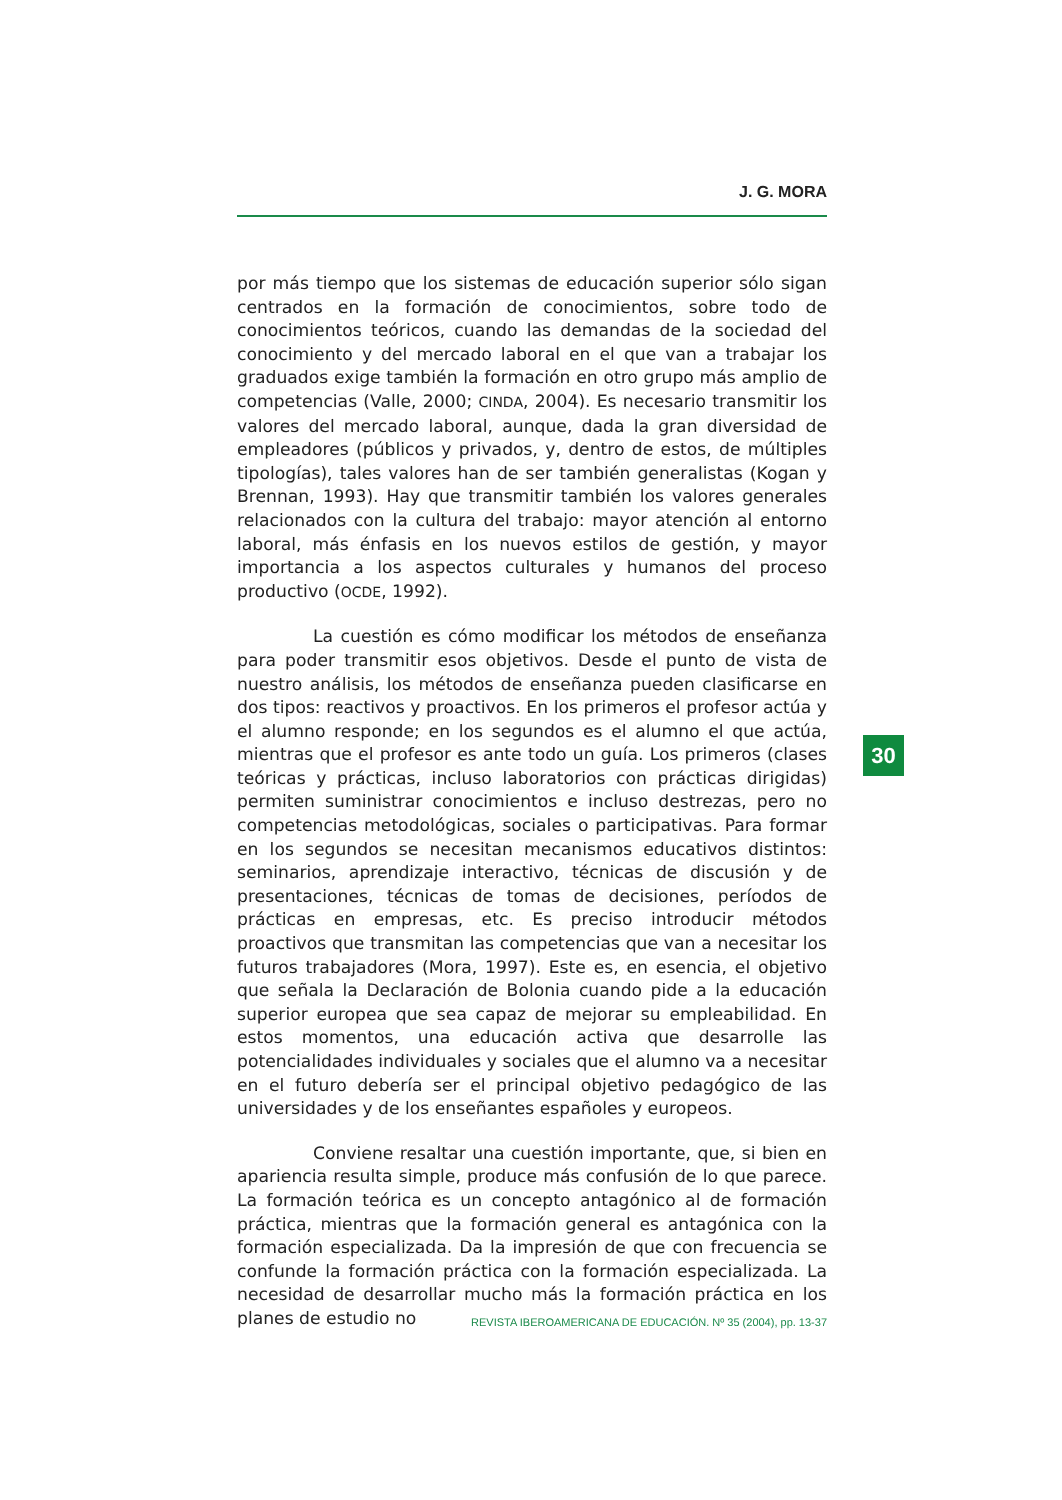J. G. MORA
por más tiempo que los sistemas de educación superior sólo sigan centrados en la formación de conocimientos, sobre todo de conocimientos teóricos, cuando las demandas de la sociedad del conocimiento y del mercado laboral en el que van a trabajar los graduados exige también la formación en otro grupo más amplio de competencias (Valle, 2000; CINDA, 2004). Es necesario transmitir los valores del mercado laboral, aunque, dada la gran diversidad de empleadores (públicos y privados, y, dentro de estos, de múltiples tipologías), tales valores han de ser también generalistas (Kogan y Brennan, 1993). Hay que transmitir también los valores generales relacionados con la cultura del trabajo: mayor atención al entorno laboral, más énfasis en los nuevos estilos de gestión, y mayor importancia a los aspectos culturales y humanos del proceso productivo (OCDE, 1992).
La cuestión es cómo modificar los métodos de enseñanza para poder transmitir esos objetivos. Desde el punto de vista de nuestro análisis, los métodos de enseñanza pueden clasificarse en dos tipos: reactivos y proactivos. En los primeros el profesor actúa y el alumno responde; en los segundos es el alumno el que actúa, mientras que el profesor es ante todo un guía. Los primeros (clases teóricas y prácticas, incluso laboratorios con prácticas dirigidas) permiten suministrar conocimientos e incluso destrezas, pero no competencias metodológicas, sociales o participativas. Para formar en los segundos se necesitan mecanismos educativos distintos: seminarios, aprendizaje interactivo, técnicas de discusión y de presentaciones, técnicas de tomas de decisiones, períodos de prácticas en empresas, etc. Es preciso introducir métodos proactivos que transmitan las competencias que van a necesitar los futuros trabajadores (Mora, 1997). Este es, en esencia, el objetivo que señala la Declaración de Bolonia cuando pide a la educación superior europea que sea capaz de mejorar su empleabilidad. En estos momentos, una educación activa que desarrolle las potencialidades individuales y sociales que el alumno va a necesitar en el futuro debería ser el principal objetivo pedagógico de las universidades y de los enseñantes españoles y europeos.
Conviene resaltar una cuestión importante, que, si bien en apariencia resulta simple, produce más confusión de lo que parece. La formación teórica es un concepto antagónico al de formación práctica, mientras que la formación general es antagónica con la formación especializada. Da la impresión de que con frecuencia se confunde la formación práctica con la formación especializada. La necesidad de desarrollar mucho más la formación práctica en los planes de estudio no
30
REVISTA IBEROAMERICANA DE EDUCACIÓN. Nº 35 (2004), pp. 13-37